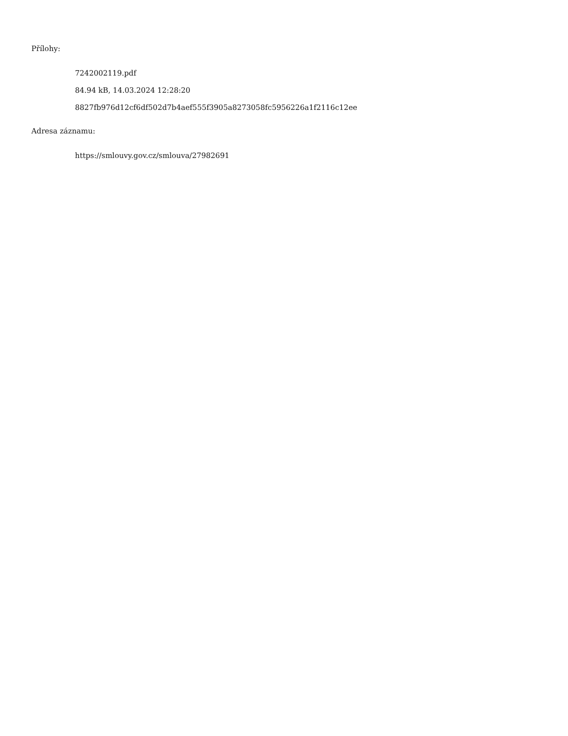Přílohy:
7242002119.pdf
84.94 kB, 14.03.2024 12:28:20
8827fb976d12cf6df502d7b4aef555f3905a8273058fc5956226a1f2116c12ee
Adresa záznamu:
https://smlouvy.gov.cz/smlouva/27982691